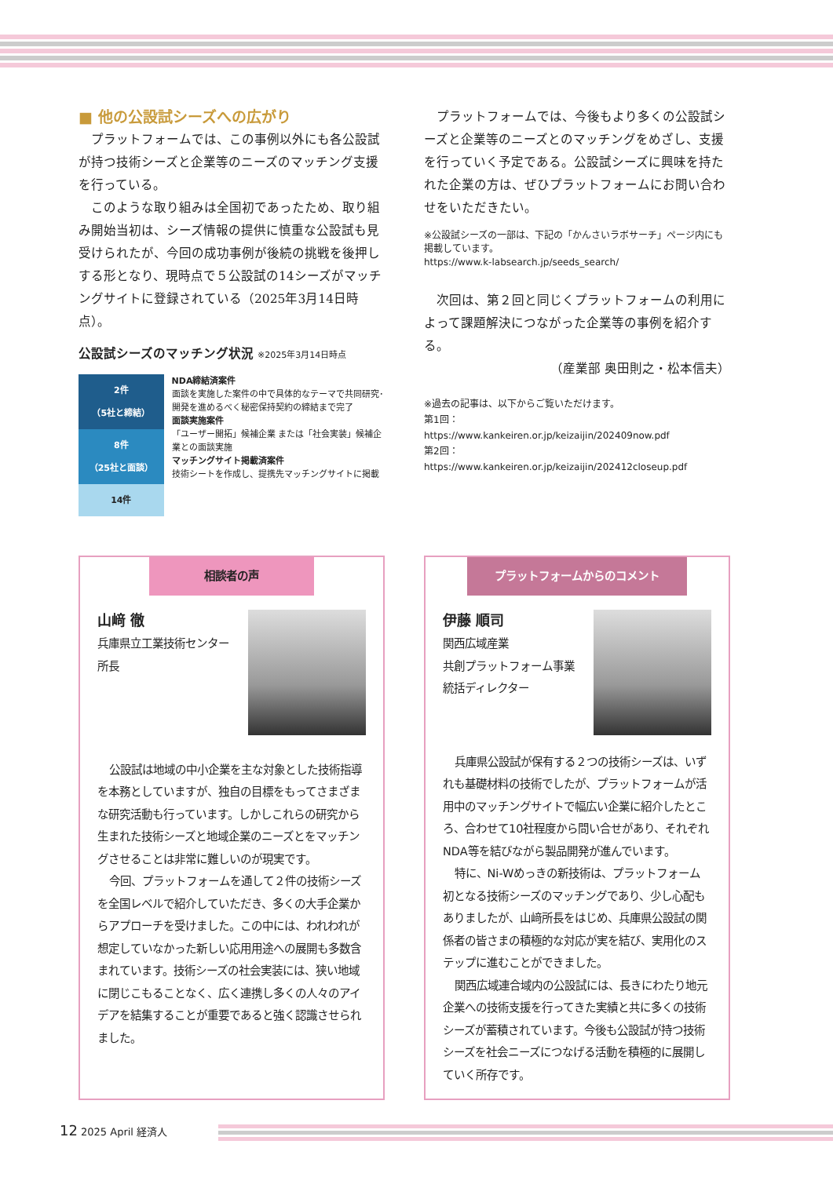■ 他の公設試シーズへの広がり
プラットフォームでは、この事例以外にも各公設試が持つ技術シーズと企業等のニーズのマッチング支援を行っている。
このような取り組みは全国初であったため、取り組み開始当初は、シーズ情報の提供に慎重な公設試も見受けられたが、今回の成功事例が後続の挑戦を後押しする形となり、現時点で５公設試の14シーズがマッチングサイトに登録されている（2025年3月14日時点）。
公設試シーズのマッチング状況 ※2025年3月14日時点
2件
（5社と締結）
8件
（25社と面談）
14件
NDA締結済案件
面談を実施した案件の中で具体的なテーマで共同研究･開発を進めるべく秘密保持契約の締結まで完了
面談実施案件
「ユーザー開拓」候補企業 または「社会実装」候補企業との面談実施
マッチングサイト掲載済案件
技術シートを作成し、提携先マッチングサイトに掲載
プラットフォームでは、今後もより多くの公設試シーズと企業等のニーズとのマッチングをめざし、支援を行っていく予定である。公設試シーズに興味を持たれた企業の方は、ぜひプラットフォームにお問い合わせをいただきたい。
※公設試シーズの一部は、下記の「かんさいラボサーチ」ページ内にも掲載しています。
https://www.k-labsearch.jp/seeds_search/
次回は、第２回と同じくプラットフォームの利用によって課題解決につながった企業等の事例を紹介する。
（産業部 奥田則之・松本信夫）
※過去の記事は、以下からご覧いただけます。
第1回：
https://www.kankeiren.or.jp/keizaijin/202409now.pdf
第2回：
https://www.kankeiren.or.jp/keizaijin/202412closeup.pdf
相談者の声
山﨑 徹
兵庫県立工業技術センター
所長
公設試は地域の中小企業を主な対象とした技術指導を本務としていますが、独自の目標をもってさまざまな研究活動も行っています。しかしこれらの研究から生まれた技術シーズと地域企業のニーズとをマッチングさせることは非常に難しいのが現実です。
今回、プラットフォームを通して２件の技術シーズを全国レベルで紹介していただき、多くの大手企業からアプローチを受けました。この中には、われわれが想定していなかった新しい応用用途への展開も多数含まれています。技術シーズの社会実装には、狭い地域に閉じこもることなく、広く連携し多くの人々のアイデアを結集することが重要であると強く認識させられました。
プラットフォームからのコメント
伊藤 順司
関西広域産業
共創プラットフォーム事業
統括ディレクター
兵庫県公設試が保有する２つの技術シーズは、いずれも基礎材料の技術でしたが、プラットフォームが活用中のマッチングサイトで幅広い企業に紹介したところ、合わせて10社程度から問い合せがあり、それぞれNDA等を結びながら製品開発が進んでいます。
特に、Ni-Wめっきの新技術は、プラットフォーム初となる技術シーズのマッチングであり、少し心配もありましたが、山﨑所長をはじめ、兵庫県公設試の関係者の皆さまの積極的な対応が実を結び、実用化のステップに進むことができました。
関西広域連合域内の公設試には、長きにわたり地元企業への技術支援を行ってきた実績と共に多くの技術シーズが蓄積されています。今後も公設試が持つ技術シーズを社会ニーズにつなげる活動を積極的に展開していく所存です。
12 2025 April 経済人